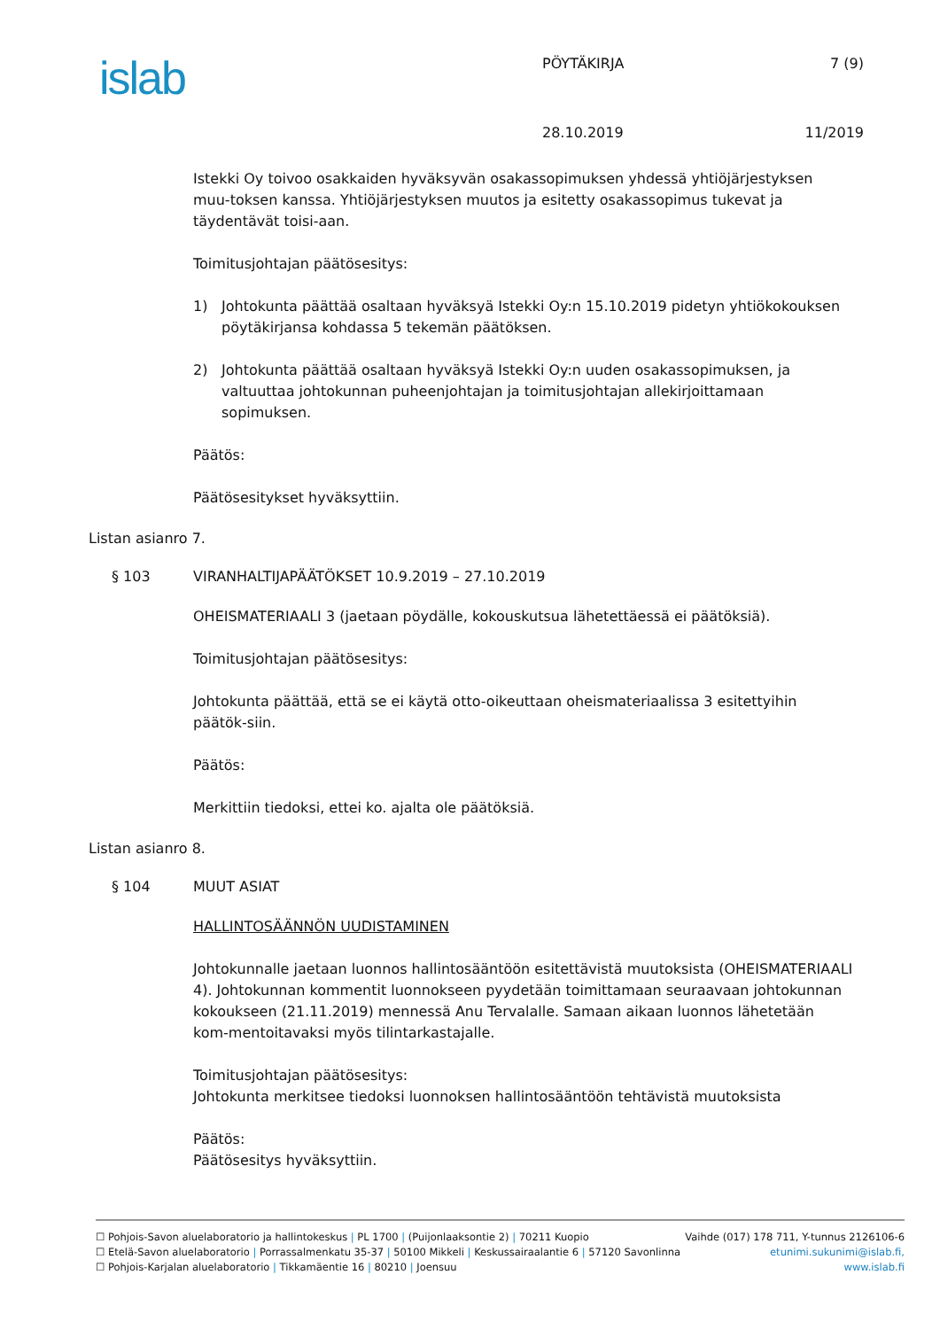islab PÖYTÄKIRJA 7 (9)
28.10.2019 11/2019
Istekki Oy toivoo osakkaiden hyväksyvän osakassopimuksen yhdessä yhtiöjärjestyksen muu-toksen kanssa. Yhtiöjärjestyksen muutos ja esitetty osakassopimus tukevat ja täydentävät toisi-aan.
Toimitusjohtajan päätösesitys:
1) Johtokunta päättää osaltaan hyväksyä Istekki Oy:n 15.10.2019 pidetyn yhtiökokouksen pöytäkirjansa kohdassa 5 tekemän päätöksen.
2) Johtokunta päättää osaltaan hyväksyä Istekki Oy:n uuden osakassopimuksen, ja valtuuttaa johtokunnan puheenjohtajan ja toimitusjohtajan allekirjoittamaan sopimuksen.
Päätös:
Päätösesitykset hyväksyttiin.
Listan asianro 7.
§ 103 VIRANHALTIJAPÄÄTÖKSET 10.9.2019 – 27.10.2019
OHEISMATERIAALI 3 (jaetaan pöydälle, kokouskutsua lähetettäessä ei päätöksiä).
Toimitusjohtajan päätösesitys:
Johtokunta päättää, että se ei käytä otto-oikeuttaan oheismateriaalissa 3 esitettyihin päätök-siin.
Päätös:
Merkittiin tiedoksi, ettei ko. ajalta ole päätöksiä.
Listan asianro 8.
§ 104 MUUT ASIAT
HALLINTOSÄÄNNÖN UUDISTAMINEN
Johtokunnalle jaetaan luonnos hallintosääntöön esitettävistä muutoksista (OHEISMATERIAALI 4). Johtokunnan kommentit luonnokseen pyydetään toimittamaan seuraavaan johtokunnan kokoukseen (21.11.2019) mennessä Anu Tervalalle. Samaan aikaan luonnos lähetetään kom-mentoitavaksi myös tilintarkastajalle.
Toimitusjohtajan päätösesitys:
Johtokunta merkitsee tiedoksi luonnoksen hallintosääntöön tehtävistä muutoksista
Päätös:
Päätösesitys hyväksyttiin.
☐ Pohjois-Savon aluelaboratorio ja hallintokeskus | PL 1700 | (Puijonlaaksontie 2) | 70211 Kuopio Vaihde (017) 178 711, Y-tunnus 2126106-6
☐ Etelä-Savon aluelaboratorio | Porrassalmenkatu 35-37 | 50100 Mikkeli | Keskussairaalantie 6 | 57120 Savonlinna etunimi.sukunimi@islab.fi,
☐ Pohjois-Karjalan aluelaboratorio | Tikkamäentie 16 | 80210 | Joensuu www.islab.fi